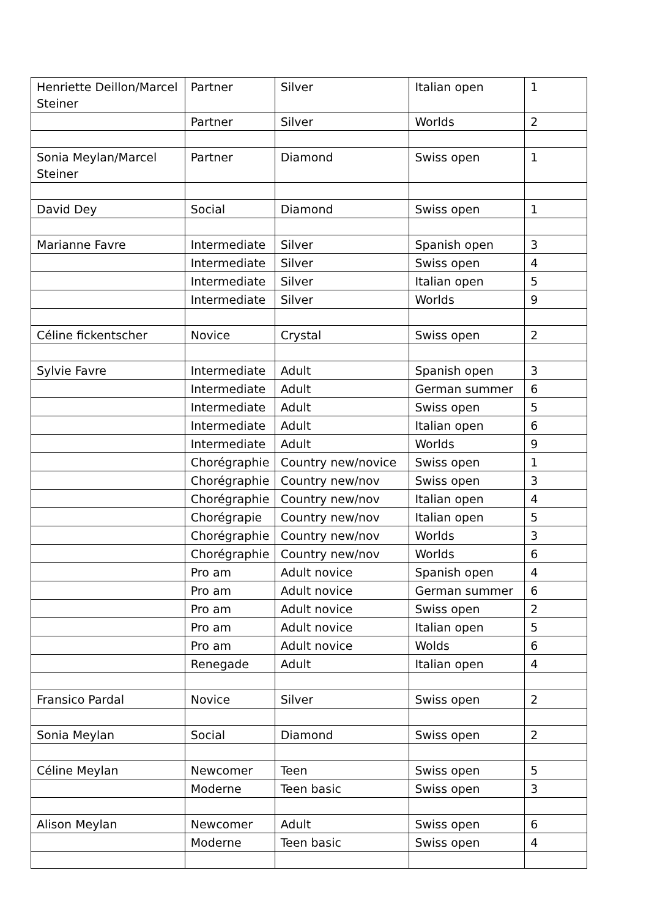| Henriette Deillon/Marcel Steiner | Partner | Silver | Italian open | 1 |
| | Partner | Silver | Worlds | 2 |
| Sonia Meylan/Marcel Steiner | Partner | Diamond | Swiss open | 1 |
| David Dey | Social | Diamond | Swiss open | 1 |
| Marianne Favre | Intermediate | Silver | Spanish open | 3 |
| | Intermediate | Silver | Swiss open | 4 |
| | Intermediate | Silver | Italian open | 5 |
| | Intermediate | Silver | Worlds | 9 |
| Céline fickentscher | Novice | Crystal | Swiss open | 2 |
| Sylvie Favre | Intermediate | Adult | Spanish open | 3 |
| | Intermediate | Adult | German summer | 6 |
| | Intermediate | Adult | Swiss open | 5 |
| | Intermediate | Adult | Italian open | 6 |
| | Intermediate | Adult | Worlds | 9 |
| | Chorégraphie | Country new/novice | Swiss open | 1 |
| | Chorégraphie | Country new/nov | Swiss open | 3 |
| | Chorégraphie | Country new/nov | Italian open | 4 |
| | Chorégrapie | Country new/nov | Italian open | 5 |
| | Chorégraphie | Country new/nov | Worlds | 3 |
| | Chorégraphie | Country new/nov | Worlds | 6 |
| | Pro am | Adult novice | Spanish open | 4 |
| | Pro am | Adult novice | German summer | 6 |
| | Pro am | Adult novice | Swiss open | 2 |
| | Pro am | Adult novice | Italian open | 5 |
| | Pro am | Adult novice | Wolds | 6 |
| | Renegade | Adult | Italian open | 4 |
| Fransico Pardal | Novice | Silver | Swiss open | 2 |
| Sonia Meylan | Social | Diamond | Swiss open | 2 |
| Céline Meylan | Newcomer | Teen | Swiss open | 5 |
| | Moderne | Teen basic | Swiss open | 3 |
| Alison Meylan | Newcomer | Adult | Swiss open | 6 |
| | Moderne | Teen basic | Swiss open | 4 |